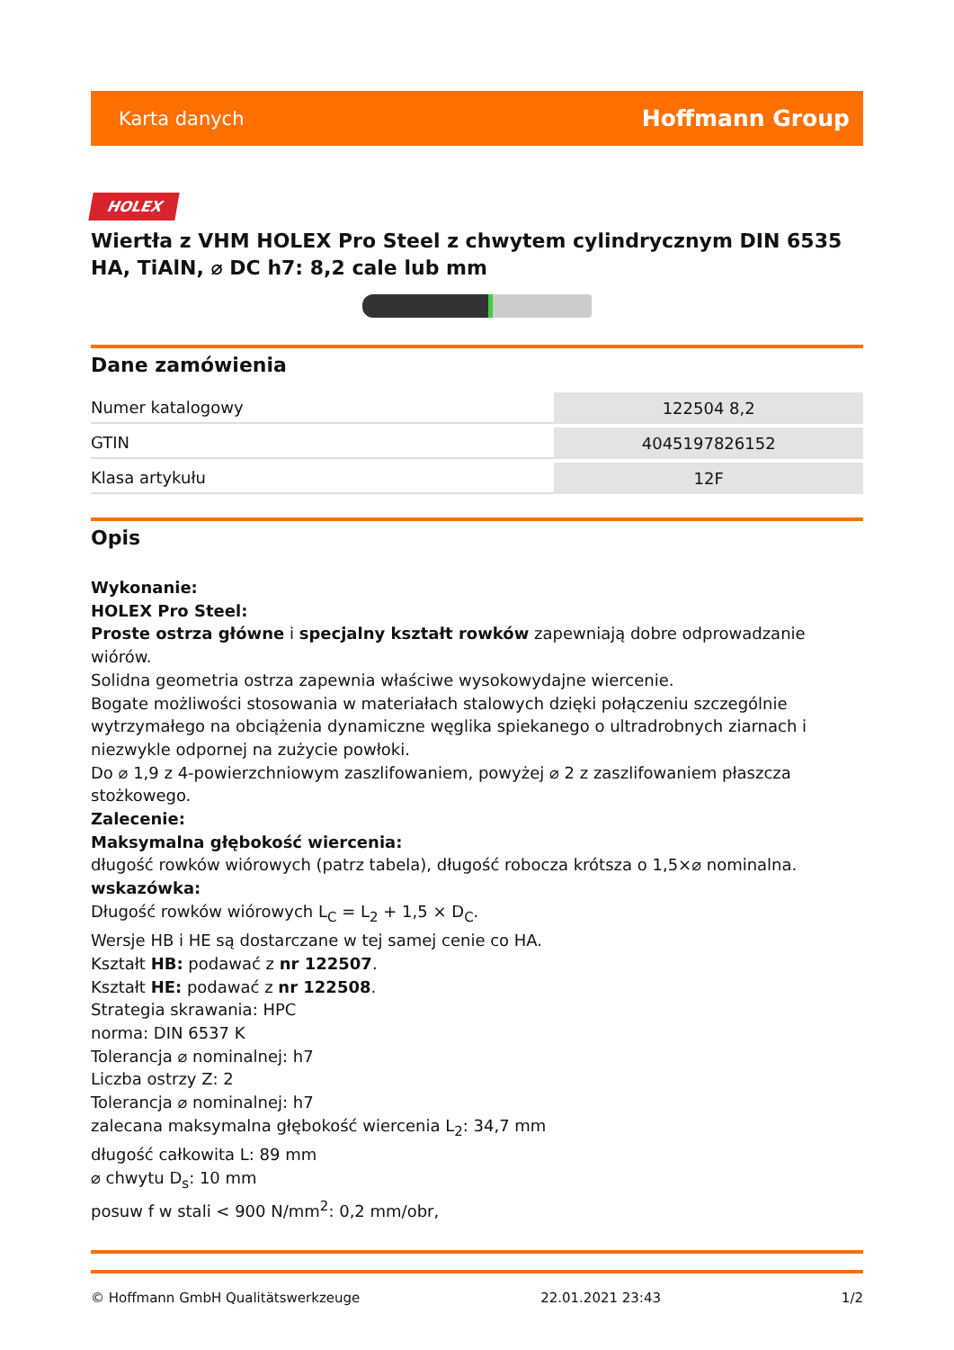Karta danych Hoffmann Group
HOLEX
Wiertła z VHM HOLEX Pro Steel z chwytem cylindrycznym DIN 6535 HA, TiAlN, ⌀ DC h7: 8,2 cale lub mm
Dane zamówienia
| Numer katalogowy | 122504 8,2 |
| GTIN | 4045197826152 |
| Klasa artykułu | 12F |
Opis
Wykonanie:
HOLEX Pro Steel:
Proste ostrza główne i specjalny kształt rowków zapewniają dobre odprowadzanie wiórów.
Solidna geometria ostrza zapewnia właściwe wysokowydajne wiercenie.
Bogate możliwości stosowania w materiałach stalowych dzięki połączeniu szczególnie wytrzymałego na obciążenia dynamiczne węglika spiekanego o ultradrobnych ziarnach i niezwykle odpornej na zużycie powłoki.
Do ⌀ 1,9 z 4-powierzchniowym zaszlifowaniem, powyżej ⌀ 2 z zaszlifowaniem płaszcza stożkowego.
Zalecenie:
Maksymalna głębokość wiercenia:
długość rowków wiórowych (patrz tabela), długość robocza krótsza o 1,5×⌀ nominalna.
wskazówka:
Długość rowków wiórowych L<sub>C</sub> = L<sub>2</sub> + 1,5 × D<sub>C</sub>.
Wersje HB i HE są dostarczane w tej samej cenie co HA.
Kształt HB: podawać z nr 122507.
Kształt HE: podawać z nr 122508.
Strategia skrawania: HPC
norma: DIN 6537 K
Tolerancja ⌀ nominalnej: h7
Liczba ostrzy Z: 2
Tolerancja ⌀ nominalnej: h7
zalecana maksymalna głębokość wiercenia L<sub>2</sub>: 34,7 mm
długość całkowita L: 89 mm
⌀ chwytu D<sub>s</sub>: 10 mm
posuw f w stali < 900 N/mm<sup>2</sup>: 0,2 mm/obr,
© Hoffmann GmbH Qualitätswerkzeuge 22.01.2021 23:43 1/2